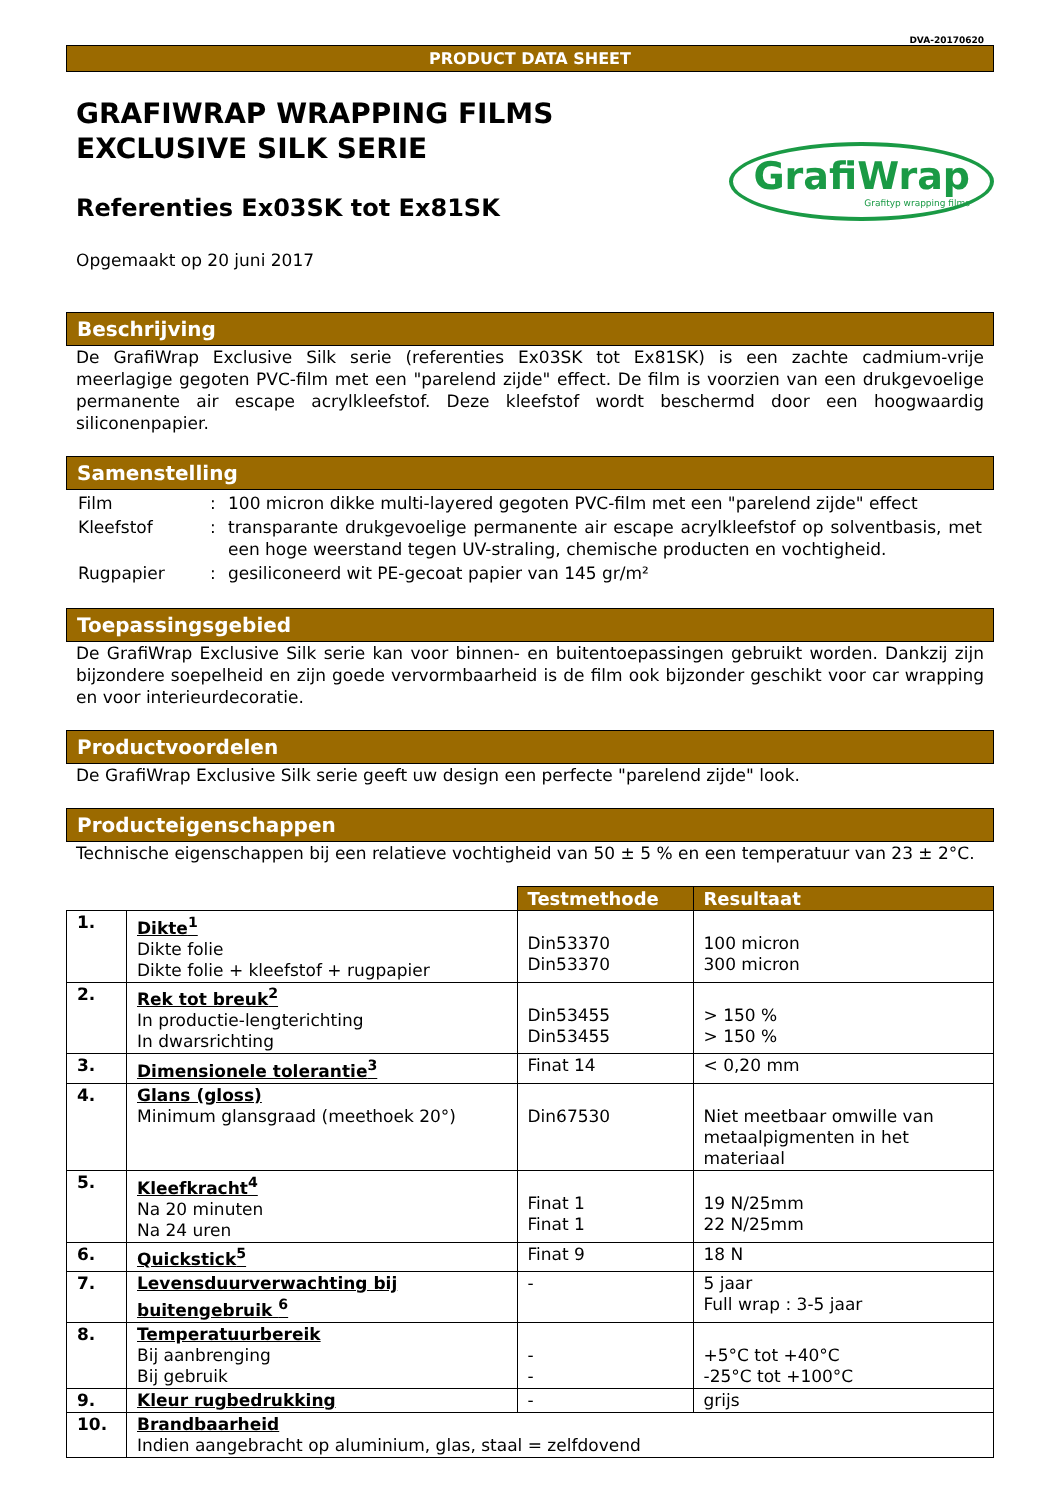DVA-20170620
PRODUCT DATA SHEET
GRAFIWRAP WRAPPING FILMS
EXCLUSIVE SILK SERIE
Referenties Ex03SK tot Ex81SK
Opgemaakt op 20 juni 2017
GrafiWrap
Grafityp wrapping films
Beschrijving
De GrafiWrap Exclusive Silk serie (referenties Ex03SK tot Ex81SK) is een zachte cadmium-vrije meerlagige gegoten PVC-film met een "parelend zijde" effect. De film is voorzien van een drukgevoelige permanente air escape acrylkleefstof. Deze kleefstof wordt beschermd door een hoogwaardig siliconenpapier.
Samenstelling
| Film | : | 100 micron dikke multi-layered gegoten PVC-film met een "parelend zijde" effect |
| Kleefstof | : | transparante drukgevoelige permanente air escape acrylkleefstof op solventbasis, met een hoge weerstand tegen UV-straling, chemische producten en vochtigheid. |
| Rugpapier | : | gesiliconeerd wit PE-gecoat papier van 145 gr/m² |
Toepassingsgebied
De GrafiWrap Exclusive Silk serie kan voor binnen- en buitentoepassingen gebruikt worden. Dankzij zijn bijzondere soepelheid en zijn goede vervormbaarheid is de film ook bijzonder geschikt voor car wrapping en voor interieurdecoratie.
Productvoordelen
De GrafiWrap Exclusive Silk serie geeft uw design een perfecte "parelend zijde" look.
Producteigenschappen
Technische eigenschappen bij een relatieve vochtigheid van 50 ± 5 % en een temperatuur van 23 ± 2°C.
| | | Testmethode | Resultaat |
| 1. | Dikte<sup>1</sup> Dikte folie Dikte folie + kleefstof + rugpapier | Din53370 Din53370 | 100 micron 300 micron |
| 2. | Rek tot breuk<sup>2</sup> In productie-lengterichting In dwarsrichting | Din53455 Din53455 | > 150 % > 150 % |
| 3. | Dimensionele tolerantie<sup>3</sup> | Finat 14 | < 0,20 mm |
| 4. | Glans (gloss) Minimum glansgraad (meethoek 20°) | Din67530 | Niet meetbaar omwille van metaalpigmenten in het materiaal |
| 5. | Kleefkracht<sup>4</sup> Na 20 minuten Na 24 uren | Finat 1 Finat 1 | 19 N/25mm 22 N/25mm |
| 6. | Quickstick<sup>5</sup> | Finat 9 | 18 N |
| 7. | Levensduurverwachting bij buitengebruik <sup>6</sup> | - | 5 jaar Full wrap : 3-5 jaar |
| 8. | Temperatuurbereik Bij aanbrenging Bij gebruik | - - | +5°C tot +40°C -25°C tot +100°C |
| 9. | Kleur rugbedrukking | - | grijs |
| 10. | Brandbaarheid Indien aangebracht op aluminium, glas, staal = zelfdovend | | |